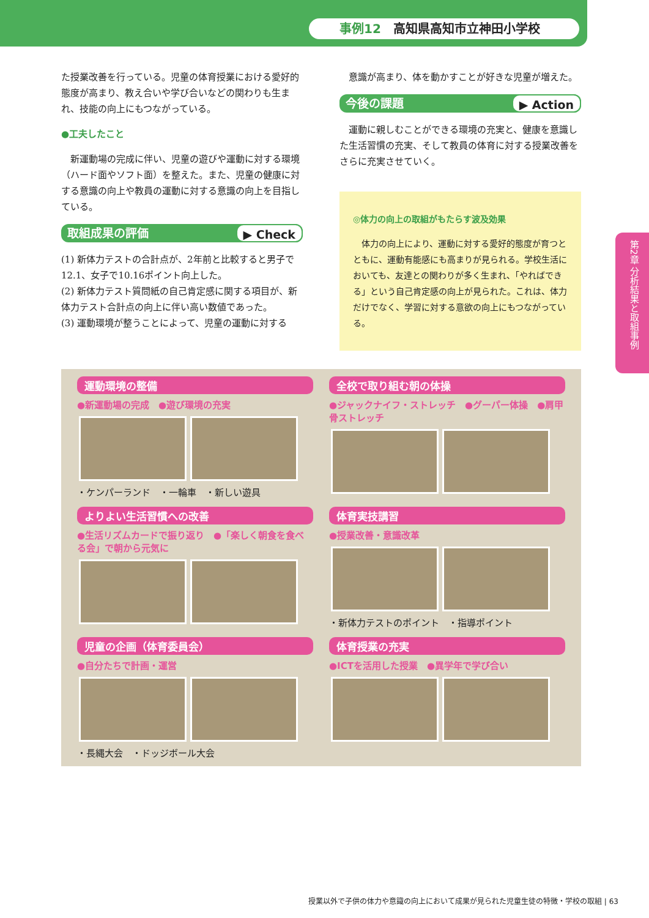事例12　高知県高知市立神田小学校
た授業改善を行っている。児童の体育授業における愛好的態度が高まり、教え合いや学び合いなどの関わりも生まれ、技能の向上にもつながっている。
●工夫したこと
　新運動場の完成に伴い、児童の遊びや運動に対する環境（ハード面やソフト面）を整えた。また、児童の健康に対する意識の向上や教員の運動に対する意識の向上を目指している。
取組成果の評価 ▶ Check
(1) 新体力テストの合計点が、2年前と比較すると男子で12.1、女子で10.16ポイント向上した。
(2) 新体力テスト質問紙の自己肯定感に関する項目が、新体力テスト合計点の向上に伴い高い数値であった。
(3) 運動環境が整うことによって、児童の運動に対する
　意識が高まり、体を動かすことが好きな児童が増えた。
今後の課題 ▶ Action
　運動に親しむことができる環境の充実と、健康を意識した生活習慣の充実、そして教員の体育に対する授業改善をさらに充実させていく。
◎体力の向上の取組がもたらす波及効果
　体力の向上により、運動に対する愛好的態度が育つとともに、運動有能感にも高まりが見られる。学校生活においても、友達との関わりが多く生まれ、「やればできる」という自己肯定感の向上が見られた。これは、体力だけでなく、学習に対する意欲の向上にもつながっている。
運動環境の整備
●新運動場の完成　●遊び環境の充実
・ケンパーランド　・一輪車　・新しい遊具
全校で取り組む朝の体操
●ジャックナイフ・ストレッチ　●グーパー体操　●肩甲骨ストレッチ
よりよい生活習慣への改善
●生活リズムカードで振り返り　●「楽しく朝食を食べる会」で朝から元気に
体育実技講習
●授業改善・意識改革
・新体力テストのポイント　・指導ポイント
児童の企画（体育委員会）
●自分たちで計画・運営
・長縄大会　・ドッジボール大会
体育授業の充実
●ICTを活用した授業　●異学年で学び合い
第2章 分析結果と取組事例
授業以外で子供の体力や意識の向上において成果が見られた児童生徒の特徴・学校の取組 | 63